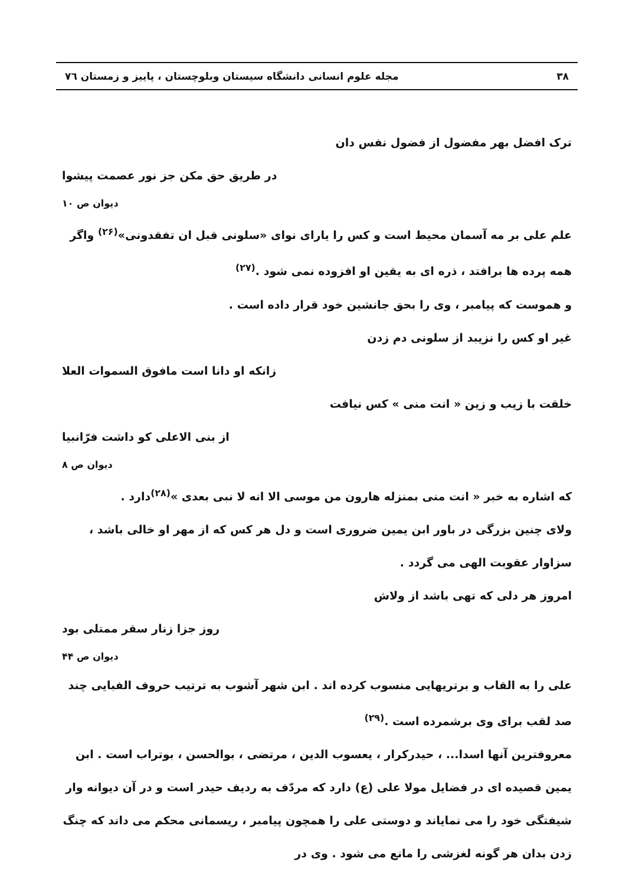۳۸ مجله علوم انسانی دانشگاه سیستان وبلوچستان ، پاییز و زمستان ۷٦
ترک افضل بهر مفضول از فضول نفس دان
در طریق حق مکن جز نور عصمت پیشوا
دیوان ص ۱۰
علم علی بر مه آسمان محیط است و کس را یارای نوای «سلونی قبل ان تفقدونی»<sup>(۲۶)</sup> واگر همه پرده ها برافتد ، ذره ای به یقین او افزوده نمی شود .<sup>(۲۷)</sup>
و هموست که پیامبر ، وی را بحق جانشین خود قرار داده است .
غیر او کس را نزیبد از سلونی دم زدن
زانکه او دانا است مافوق السموات العلا
خلقت با زیب و زین « انت منی » کس نیافت
از بنی الاعلی کو داشت فرّانبیا
دیوان ص ۸
که اشاره به خبر « انت منی بمنزله هارون من موسی الا انه لا نبی بعدی »<sup>(۲۸)</sup>دارد .
ولای چنین بزرگی در باور ابن یمین ضروری است و دل هر کس که از مهر او خالی باشد ، سزاوار عقوبت الهی می گردد .
امروز هر دلی که تهی باشد از ولاش
روز جزا زنار سقر ممتلی بود
دیوان ص ۴۴
علی را به القاب و برتریهایی منسوب کرده اند . ابن شهر آشوب به ترتیب حروف الفبایی چند صد لقب برای وی برشمرده است .<sup>(۲۹)</sup>
معروفترین آنها اسدا... ، حیدرکرار ، یعسوب الدین ، مرتضی ، بوالحسن ، بوتراب است . ابن یمین قصیده ای در فضایل مولا علی (ع) دارد که مردّف به ردیف حیدر است و در آن دیوانه وار شیفتگی خود را می نمایاند و دوستی علی را همچون پیامبر ، ریسمانی محکم می داند که چنگ زدن بدان هر گونه لغزشی را مانع می شود . وی در